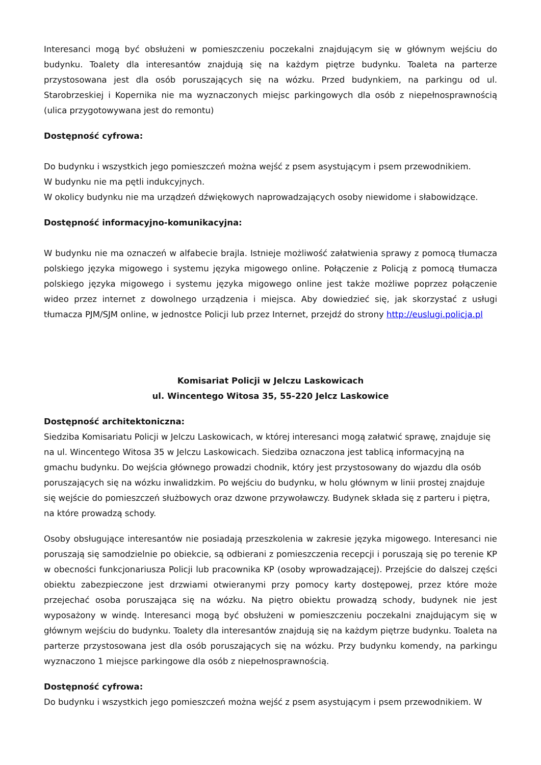Interesanci mogą być obsłużeni w pomieszczeniu poczekalni znajdującym się w głównym wejściu do budynku. Toalety dla interesantów znajdują się na każdym piętrze budynku. Toaleta na parterze przystosowana jest dla osób poruszających się na wózku. Przed budynkiem, na parkingu od ul. Starobrzeskiej i Kopernika nie ma wyznaczonych miejsc parkingowych dla osób z niepełnosprawnością (ulica przygotowywana jest do remontu)
Dostępność cyfrowa:
Do budynku i wszystkich jego pomieszczeń można wejść z psem asystującym i psem przewodnikiem.
W budynku nie ma pętli indukcyjnych.
W okolicy budynku nie ma urządzeń dźwiękowych naprowadzających osoby niewidome i słabowidzące.
Dostępność informacyjno-komunikacyjna:
W budynku nie ma oznaczeń w alfabecie brajla. Istnieje możliwość załatwienia sprawy z pomocą tłumacza polskiego języka migowego i systemu języka migowego online. Połączenie z Policją z pomocą tłumacza polskiego języka migowego i systemu języka migowego online jest także możliwe poprzez połączenie wideo przez internet z dowolnego urządzenia i miejsca. Aby dowiedzieć się, jak skorzystać z usługi tłumacza PJM/SJM online, w jednostce Policji lub przez Internet, przejdź do strony http://euslugi.policja.pl
Komisariat Policji w Jelczu Laskowicach
ul. Wincentego Witosa 35, 55-220 Jelcz Laskowice
Dostępność architektoniczna:
Siedziba Komisariatu Policji w Jelczu Laskowicach, w której interesanci mogą załatwić sprawę, znajduje się na ul. Wincentego Witosa 35 w Jelczu Laskowicach. Siedziba oznaczona jest tablicą informacyjną na gmachu budynku. Do wejścia głównego prowadzi chodnik, który jest przystosowany do wjazdu dla osób poruszających się na wózku inwalidzkim. Po wejściu do budynku, w holu głównym w linii prostej znajduje się wejście do pomieszczeń służbowych oraz dzwone przywoławczy. Budynek składa się z parteru i piętra, na które prowadzą schody.
Osoby obsługujące interesantów nie posiadają przeszkolenia w zakresie języka migowego. Interesanci nie poruszają się samodzielnie po obiekcie, są odbierani z pomieszczenia recepcji i poruszają się po terenie KP w obecności funkcjonariusza Policji lub pracownika KP (osoby wprowadzającej). Przejście do dalszej części obiektu zabezpieczone jest drzwiami otwieranymi przy pomocy karty dostępowej, przez które może przejechać osoba poruszająca się na wózku. Na piętro obiektu prowadzą schody, budynek nie jest wyposażony w windę. Interesanci mogą być obsłużeni w pomieszczeniu poczekalni znajdującym się w głównym wejściu do budynku. Toalety dla interesantów znajdują się na każdym piętrze budynku. Toaleta na parterze przystosowana jest dla osób poruszających się na wózku. Przy budynku komendy, na parkingu wyznaczono 1 miejsce parkingowe dla osób z niepełnosprawnością.
Dostępność cyfrowa:
Do budynku i wszystkich jego pomieszczeń można wejść z psem asystującym i psem przewodnikiem. W